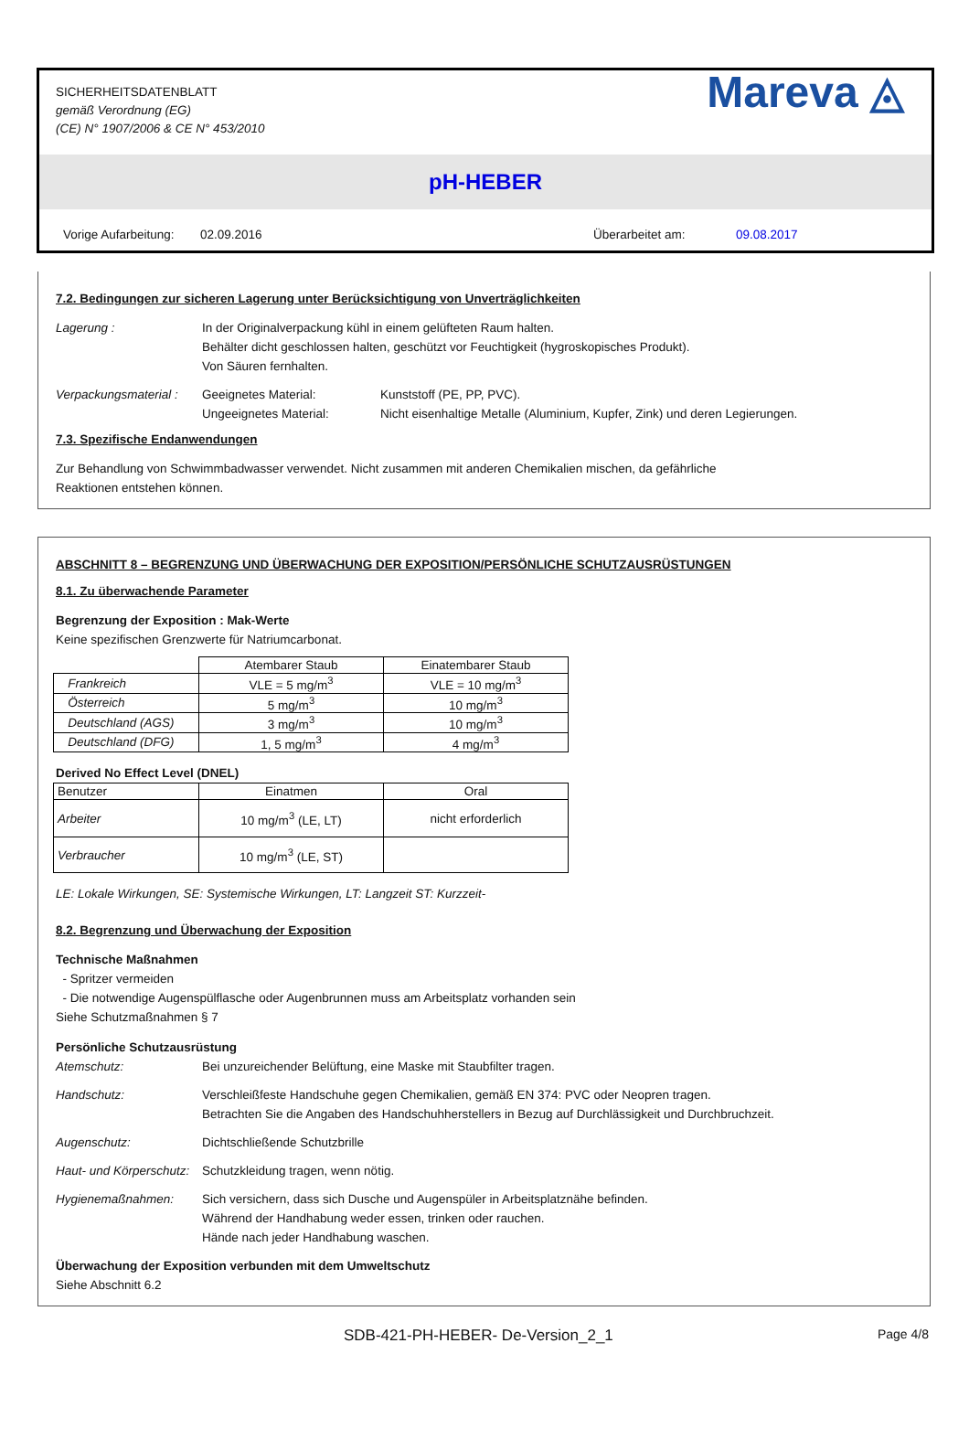SICHERHEITSDATENBLATT
gemäß Verordnung (EG)
(CE) N° 1907/2006 & CE N° 453/2010
Mareva ◬
pH-HEBER
Vorige Aufarbeitung: 02.09.2016 Überarbeitet am: 09.08.2017
7.2. Bedingungen zur sicheren Lagerung unter Berücksichtigung von Unverträglichkeiten
Lagerung : In der Originalverpackung kühl in einem gelüfteten Raum halten.
Behälter dicht geschlossen halten, geschützt vor Feuchtigkeit (hygroskopisches Produkt).
Von Säuren fernhalten.
Verpackungsmaterial :
Geeignetes Material:
Ungeeignetes Material:
Kunststoff (PE, PP, PVC).
Nicht eisenhaltige Metalle (Aluminium, Kupfer, Zink) und deren Legierungen.
7.3. Spezifische Endanwendungen
Zur Behandlung von Schwimmbadwasser verwendet. Nicht zusammen mit anderen Chemikalien mischen, da gefährliche
Reaktionen entstehen können.
ABSCHNITT 8 – BEGRENZUNG UND ÜBERWACHUNG DER EXPOSITION/PERSÖNLICHE SCHUTZAUSRÜSTUNGEN
8.1. Zu überwachende Parameter
Begrenzung der Exposition : Mak-Werte
Keine spezifischen Grenzwerte für Natriumcarbonat.
| | Atembarer Staub | Einatembarer Staub |
| Frankreich | VLE = 5 mg/m<sup>3</sup> | VLE = 10 mg/m<sup>3</sup> |
| Österreich | 5 mg/m<sup>3</sup> | 10 mg/m<sup>3</sup> |
| Deutschland (AGS) | 3 mg/m<sup>3</sup> | 10 mg/m<sup>3</sup> |
| Deutschland (DFG) | 1, 5 mg/m<sup>3</sup> | 4 mg/m<sup>3</sup> |
Derived No Effect Level (DNEL)
| Benutzer | Einatmen | Oral |
| Arbeiter | 10 mg/m<sup>3</sup> (LE, LT) | nicht erforderlich |
| Verbraucher | 10 mg/m<sup>3</sup> (LE, ST) | |
LE: Lokale Wirkungen, SE: Systemische Wirkungen, LT: Langzeit ST: Kurzzeit-
8.2. Begrenzung und Überwachung der Exposition
Technische Maßnahmen
- Spritzer vermeiden
- Die notwendige Augenspülflasche oder Augenbrunnen muss am Arbeitsplatz vorhanden sein
Siehe Schutzmaßnahmen § 7
Persönliche Schutzausrüstung
Atemschutz: Bei unzureichender Belüftung, eine Maske mit Staubfilter tragen.
Handschutz: Verschleißfeste Handschuhe gegen Chemikalien, gemäß EN 374: PVC oder Neopren tragen.
Betrachten Sie die Angaben des Handschuhherstellers in Bezug auf Durchlässigkeit und Durchbruchzeit.
Augenschutz: Dichtschließende Schutzbrille
Haut- und Körperschutz:
Schutzkleidung tragen, wenn nötig.
Hygienemaßnahmen: Sich versichern, dass sich Dusche und Augenspüler in Arbeitsplatznähe befinden.
Während der Handhabung weder essen, trinken oder rauchen.
Hände nach jeder Handhabung waschen.
Überwachung der Exposition verbunden mit dem Umweltschutz
Siehe Abschnitt 6.2
SDB-421-PH-HEBER- De-Version_2_1 Page 4/8